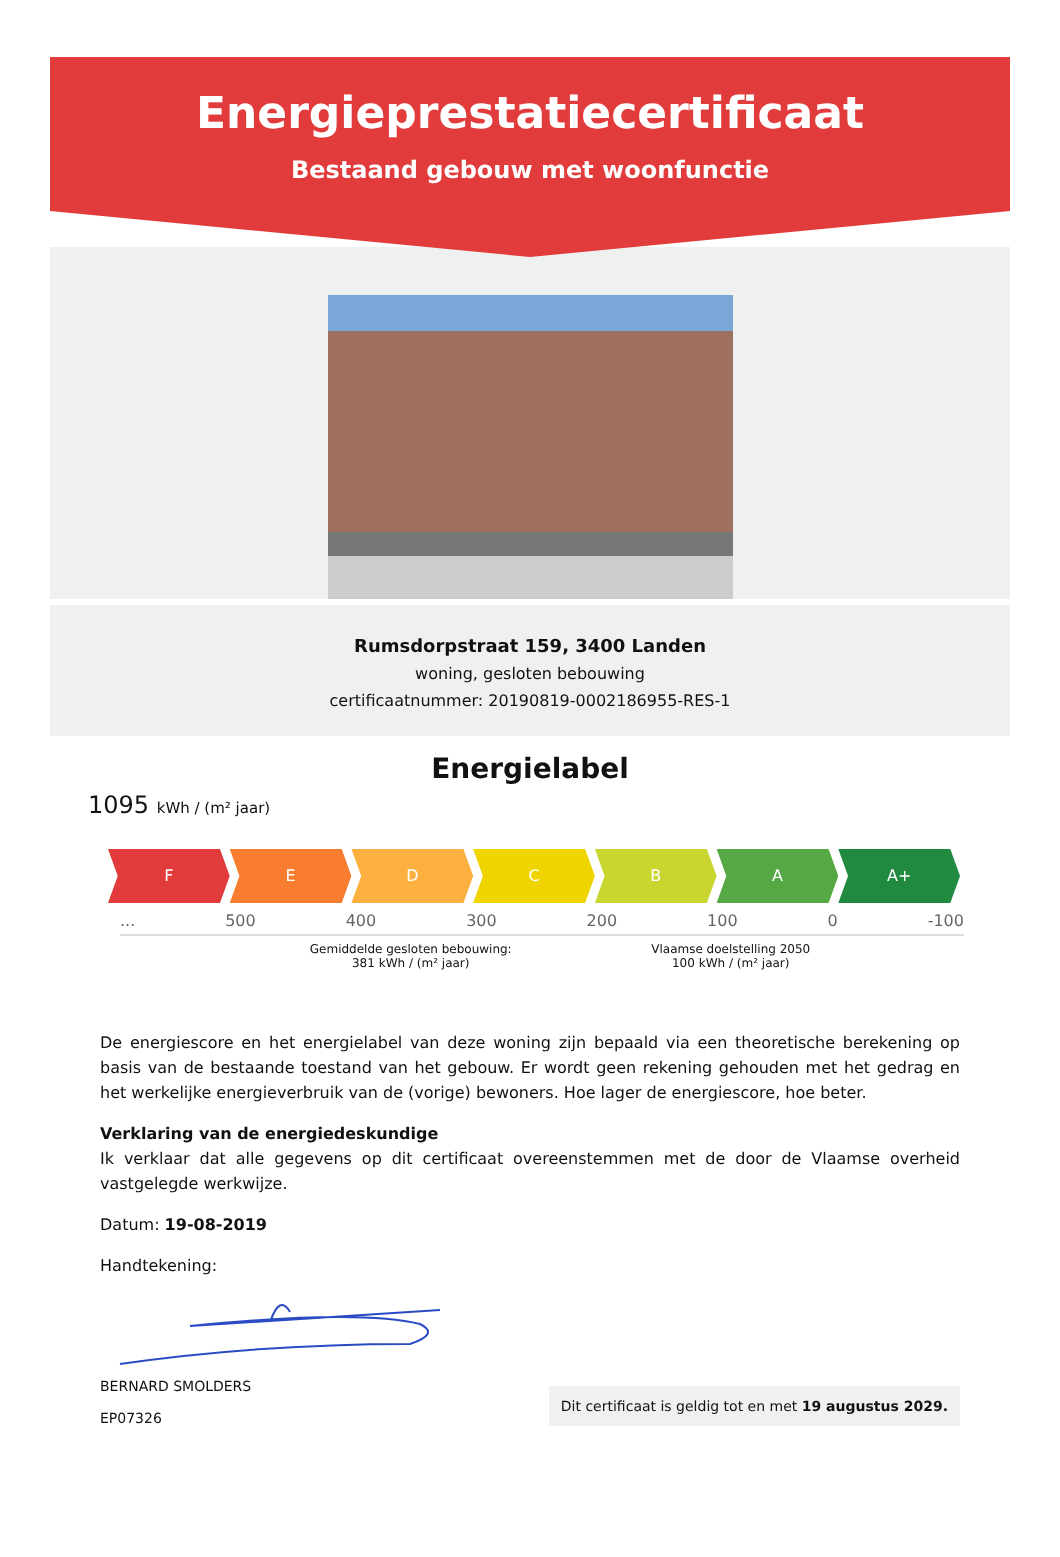Energieprestatiecertificaat
Bestaand gebouw met woonfunctie
Rumsdorpstraat 159, 3400 Landen
woning, gesloten bebouwing
certificaatnummer: 20190819-0002186955-RES-1
Energielabel
1095 kWh / (m² jaar)
F E D C B A A+
... 500 400 300 200 100 0 -100
Gemiddelde gesloten bebouwing:
381 kWh / (m² jaar)
Vlaamse doelstelling 2050
100 kWh / (m² jaar)
De energiescore en het energielabel van deze woning zijn bepaald via een theoretische berekening op basis van de bestaande toestand van het gebouw. Er wordt geen rekening gehouden met het gedrag en het werkelijke energieverbruik van de (vorige) bewoners. Hoe lager de energiescore, hoe beter.
Verklaring van de energiedeskundige
Ik verklaar dat alle gegevens op dit certificaat overeenstemmen met de door de Vlaamse overheid vastgelegde werkwijze.
Datum: 19-08-2019
Handtekening:
BERNARD SMOLDERS
EP07326
Dit certificaat is geldig tot en met 19 augustus 2029.